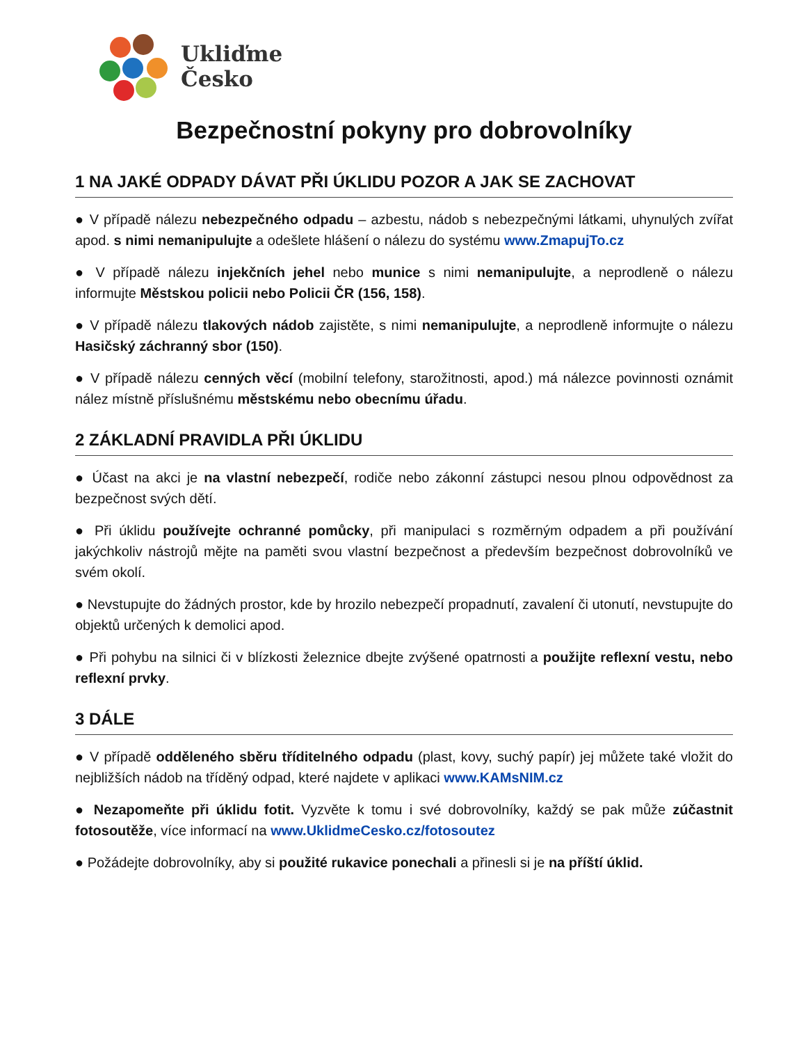Ukliďme
Česko
Bezpečnostní pokyny pro dobrovolníky
1 NA JAKÉ ODPADY DÁVAT PŘI ÚKLIDU POZOR A JAK SE ZACHOVAT
● V případě nálezu nebezpečného odpadu – azbestu, nádob s nebezpečnými látkami, uhynulých zvířat apod. s nimi nemanipulujte a odešlete hlášení o nálezu do systému www.ZmapujTo.cz
● V případě nálezu injekčních jehel nebo munice s nimi nemanipulujte, a neprodleně o nálezu informujte Městskou policii nebo Policii ČR (156, 158).
● V případě nálezu tlakových nádob zajistěte, s nimi nemanipulujte, a neprodleně informujte o nálezu Hasičský záchranný sbor (150).
● V případě nálezu cenných věcí (mobilní telefony, starožitnosti, apod.) má nálezce povinnosti oznámit nález místně příslušnému městskému nebo obecnímu úřadu.
2 ZÁKLADNÍ PRAVIDLA PŘI ÚKLIDU
● Účast na akci je na vlastní nebezpečí, rodiče nebo zákonní zástupci nesou plnou odpovědnost za bezpečnost svých dětí.
● Při úklidu používejte ochranné pomůcky, při manipulaci s rozměrným odpadem a při používání jakýchkoliv nástrojů mějte na paměti svou vlastní bezpečnost a především bezpečnost dobrovolníků ve svém okolí.
● Nevstupujte do žádných prostor, kde by hrozilo nebezpečí propadnutí, zavalení či utonutí, nevstupujte do objektů určených k demolici apod.
● Při pohybu na silnici či v blízkosti železnice dbejte zvýšené opatrnosti a použijte reflexní vestu, nebo reflexní prvky.
3 DÁLE
● V případě odděleného sběru tříditelného odpadu (plast, kovy, suchý papír) jej můžete také vložit do nejbližších nádob na tříděný odpad, které najdete v aplikaci www.KAMsNIM.cz
● Nezapomeňte při úklidu fotit. Vyzvěte k tomu i své dobrovolníky, každý se pak může zúčastnit fotosoutěže, více informací na www.UklidmeCesko.cz/fotosoutez
● Požádejte dobrovolníky, aby si použité rukavice ponechali a přinesli si je na příští úklid.